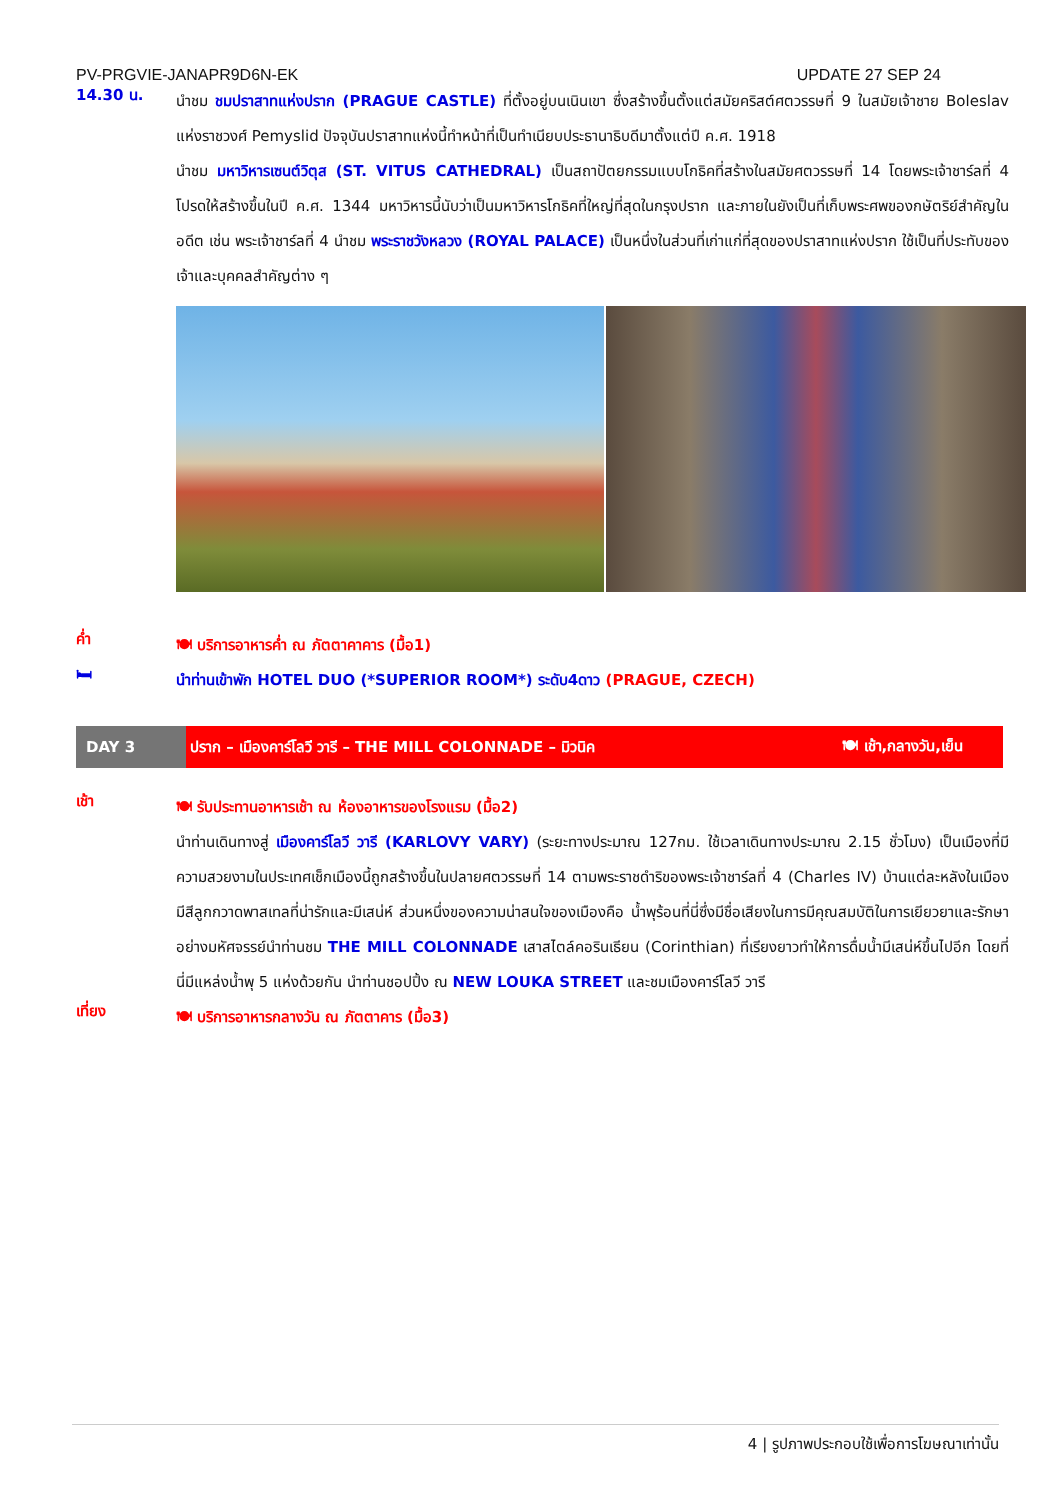PV-PRGVIE-JANAPR9D6N-EK UPDATE 27 SEP 24
14.30 น.
นำชม ชมปราสาทแห่งปราก (PRAGUE CASTLE) ที่ตั้งอยู่บนเนินเขา ซึ่งสร้างขึ้นตั้งแต่สมัยคริสต์ศตวรรษที่ 9 ในสมัยเจ้าชาย Boleslav แห่งราชวงศ์ Pemyslid ปัจจุบันปราสาทแห่งนี้ทำหน้าที่เป็นทำเนียบประธานาธิบดีมาตั้งแต่ปี ค.ศ. 1918
นำชม มหาวิหารเซนต์วิตุส (ST. VITUS CATHEDRAL) เป็นสถาปัตยกรรมแบบโกธิคที่สร้างในสมัยศตวรรษที่ 14 โดยพระเจ้าชาร์ลที่ 4 โปรดให้สร้างขึ้นในปี ค.ศ. 1344 มหาวิหารนี้นับว่าเป็นมหาวิหารโกธิคที่ใหญ่ที่สุดในกรุงปราก และภายในยังเป็นที่เก็บพระศพของกษัตริย์สำคัญในอดีต เช่น พระเจ้าชาร์ลที่ 4 นำชม พระราชวังหลวง (ROYAL PALACE) เป็นหนึ่งในส่วนที่เก่าแก่ที่สุดของปราสาทแห่งปราก ใช้เป็นที่ประทับของเจ้าและบุคคลสำคัญต่าง ๆ
ค่ำ
🍽 บริการอาหารค่ำ ณ ภัตตาคาคาร (มื้อ1)
🛏
นำท่านเข้าพัก HOTEL DUO (*SUPERIOR ROOM*) ระดับ4ดาว (PRAGUE, CZECH)
DAY 3
ปราก – เมืองคาร์โลวี วารี – THE MILL COLONNADE – มิวนิค 🍽 เช้า,กลางวัน,เย็น
เช้า
🍽 รับประทานอาหารเช้า ณ ห้องอาหารของโรงแรม (มื้อ2)
นำท่านเดินทางสู่ เมืองคาร์โลวี วารี (KARLOVY VARY) (ระยะทางประมาณ 127กม. ใช้เวลาเดินทางประมาณ 2.15 ชั่วโมง) เป็นเมืองที่มีความสวยงามในประเทศเช็กเมืองนี้ถูกสร้างขึ้นในปลายศตวรรษที่ 14 ตามพระราชดำริของพระเจ้าชาร์ลที่ 4 (Charles IV) บ้านแต่ละหลังในเมืองมีสีลูกกวาดพาสเทลที่น่ารักและมีเสน่ห์ ส่วนหนึ่งของความน่าสนใจของเมืองคือ น้ำพุร้อนที่นี่ซึ่งมีชื่อเสียงในการมีคุณสมบัติในการเยียวยาและรักษาอย่างมหัศจรรย์นำท่านชม THE MILL COLONNADE เสาสไตล์คอรินเธียน (Corinthian) ที่เรียงยาวทำให้การดื่มน้ำมีเสน่ห์ขึ้นไปอีก โดยที่นี่มีแหล่งน้ำพุ 5 แห่งด้วยกัน นำท่านชอปปิ้ง ณ NEW LOUKA STREET และชมเมืองคาร์โลวี วารี
เที่ยง
🍽 บริการอาหารกลางวัน ณ ภัตตาคาร (มื้อ3)
4 | รูปภาพประกอบใช้เพื่อการโฆษณาเท่านั้น